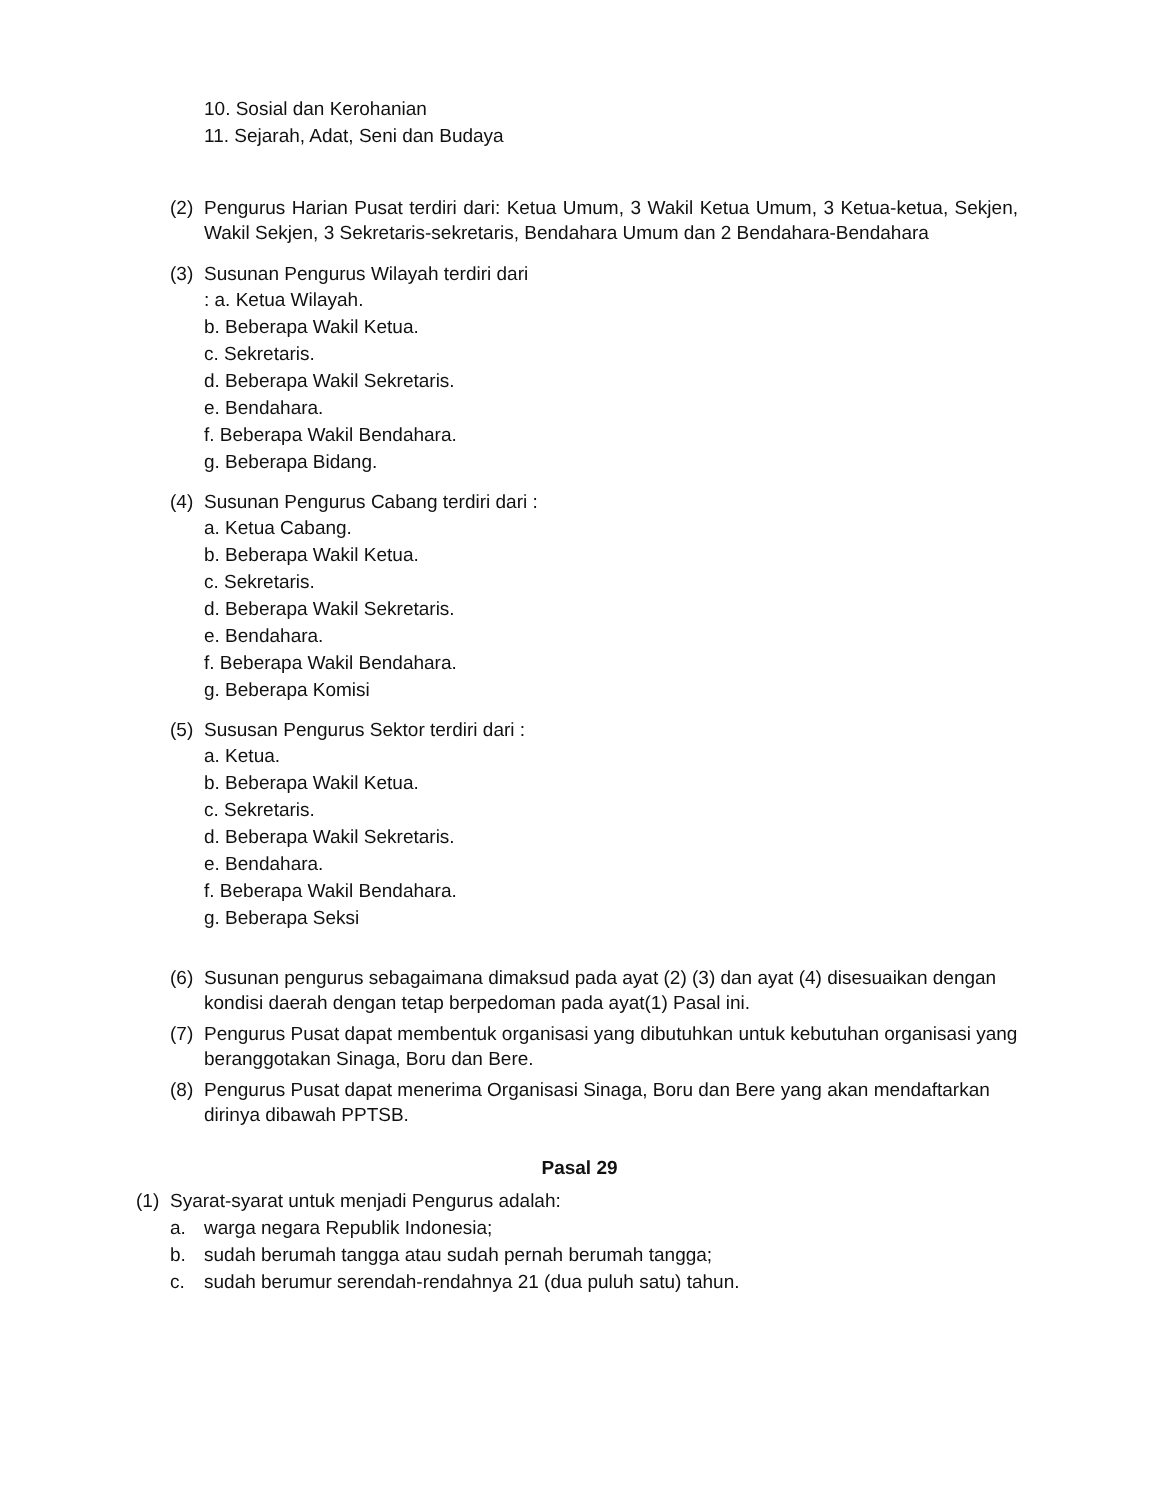10. Sosial dan Kerohanian
11. Sejarah, Adat, Seni dan Budaya
(2) Pengurus Harian Pusat terdiri dari: Ketua Umum, 3 Wakil Ketua Umum, 3 Ketua-ketua, Sekjen, Wakil Sekjen, 3 Sekretaris-sekretaris, Bendahara Umum dan 2 Bendahara-Bendahara
(3) Susunan Pengurus Wilayah terdiri dari
: a. Ketua Wilayah.
b. Beberapa Wakil Ketua.
c. Sekretaris.
d. Beberapa Wakil Sekretaris.
e. Bendahara.
f. Beberapa Wakil Bendahara.
g. Beberapa Bidang.
(4) Susunan Pengurus Cabang terdiri dari :
a. Ketua Cabang.
b. Beberapa Wakil Ketua.
c. Sekretaris.
d. Beberapa Wakil Sekretaris.
e. Bendahara.
f. Beberapa Wakil Bendahara.
g. Beberapa Komisi
(5) Sususan Pengurus Sektor terdiri dari :
a. Ketua.
b. Beberapa Wakil Ketua.
c. Sekretaris.
d. Beberapa Wakil Sekretaris.
e. Bendahara.
f. Beberapa Wakil Bendahara.
g. Beberapa Seksi
(6) Susunan pengurus sebagaimana dimaksud pada ayat (2) (3) dan ayat (4) disesuaikan dengan kondisi daerah dengan tetap berpedoman pada ayat(1) Pasal ini.
(7) Pengurus Pusat dapat membentuk organisasi yang dibutuhkan untuk kebutuhan organisasi yang beranggotakan Sinaga, Boru dan Bere.
(8) Pengurus Pusat dapat menerima Organisasi Sinaga, Boru dan Bere yang akan mendaftarkan dirinya dibawah PPTSB.
Pasal 29
(1) Syarat-syarat untuk menjadi Pengurus adalah:
a. warga negara Republik Indonesia;
b. sudah berumah tangga atau sudah pernah berumah tangga;
c. sudah berumur serendah-rendahnya 21 (dua puluh satu) tahun.